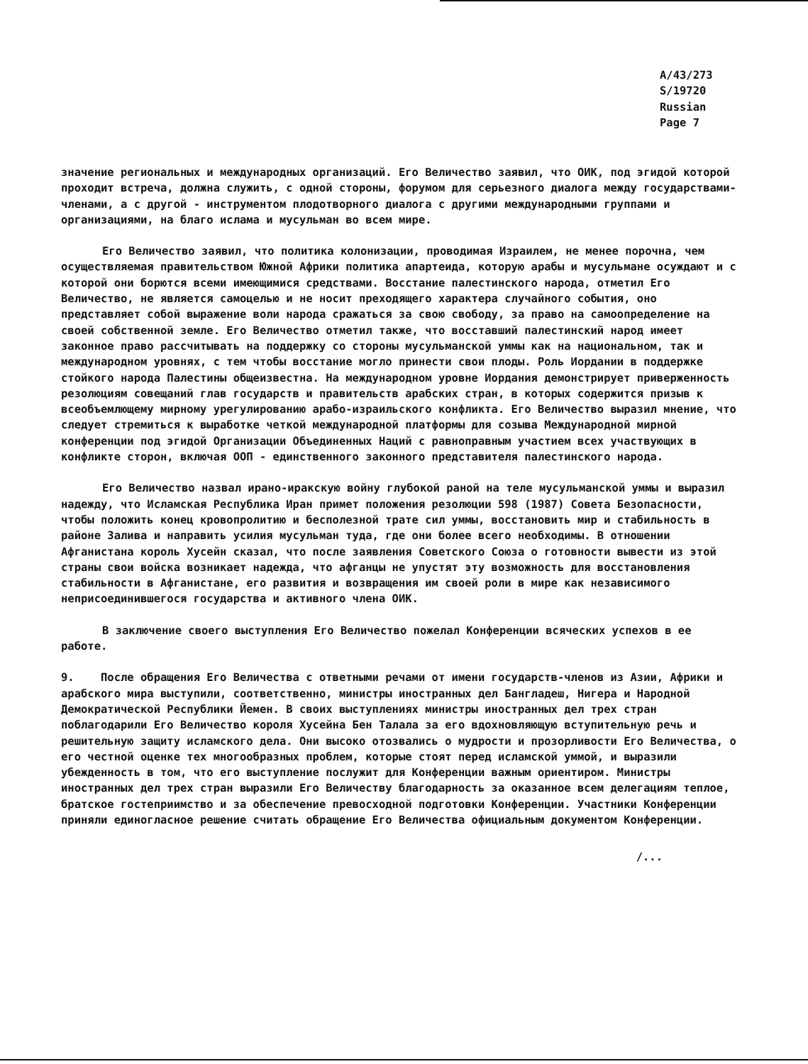A/43/273
S/19720
Russian
Page 7
значение региональных и международных организаций. Его Величество заявил, что ОИК, под эгидой которой проходит встреча, должна служить, с одной стороны, форумом для серьезного диалога между государствами-членами, а с другой - инструментом плодотворного диалога с другими международными группами и организациями, на благо ислама и мусульман во всем мире.
Его Величество заявил, что политика колонизации, проводимая Израилем, не менее порочна, чем осуществляемая правительством Южной Африки политика апартеида, которую арабы и мусульмане осуждают и с которой они борются всеми имеющимися средствами. Восстание палестинского народа, отметил Его Величество, не является самоцелью и не носит преходящего характера случайного события, оно представляет собой выражение воли народа сражаться за свою свободу, за право на самоопределение на своей собственной земле. Его Величество отметил также, что восставший палестинский народ имеет законное право рассчитывать на поддержку со стороны мусульманской уммы как на национальном, так и международном уровнях, с тем чтобы восстание могло принести свои плоды. Роль Иордании в поддержке стойкого народа Палестины общеизвестна. На международном уровне Иордания демонстрирует приверженность резолюциям совещаний глав государств и правительств арабских стран, в которых содержится призыв к всеобъемлющему мирному урегулированию арабо-израильского конфликта. Его Величество выразил мнение, что следует стремиться к выработке четкой международной платформы для созыва Международной мирной конференции под эгидой Организации Объединенных Наций с равноправным участием всех участвующих в конфликте сторон, включая ООП - единственного законного представителя палестинского народа.
Его Величество назвал ирано-иракскую войну глубокой раной на теле мусульманской уммы и выразил надежду, что Исламская Республика Иран примет положения резолюции 598 (1987) Совета Безопасности, чтобы положить конец кровопролитию и бесполезной трате сил уммы, восстановить мир и стабильность в районе Залива и направить усилия мусульман туда, где они более всего необходимы. В отношении Афганистана король Хусейн сказал, что после заявления Советского Союза о готовности вывести из этой страны свои войска возникает надежда, что афганцы не упустят эту возможность для восстановления стабильности в Афганистане, его развития и возвращения им своей роли в мире как независимого неприсоединившегося государства и активного члена ОИК.
В заключение своего выступления Его Величество пожелал Конференции всяческих успехов в ее работе.
9. После обращения Его Величества с ответными речами от имени государств-членов из Азии, Африки и арабского мира выступили, соответственно, министры иностранных дел Бангладеш, Нигера и Народной Демократической Республики Йемен. В своих выступлениях министры иностранных дел трех стран поблагодарили Его Величество короля Хусейна Бен Талала за его вдохновляющую вступительную речь и решительную защиту исламского дела. Они высоко отозвались о мудрости и прозорливости Его Величества, о его честной оценке тех многообразных проблем, которые стоят перед исламской уммой, и выразили убежденность в том, что его выступление послужит для Конференции важным ориентиром. Министры иностранных дел трех стран выразили Его Величеству благодарность за оказанное всем делегациям теплое, братское гостеприимство и за обеспечение превосходной подготовки Конференции. Участники Конференции приняли единогласное решение считать обращение Его Величества официальным документом Конференции.
/...